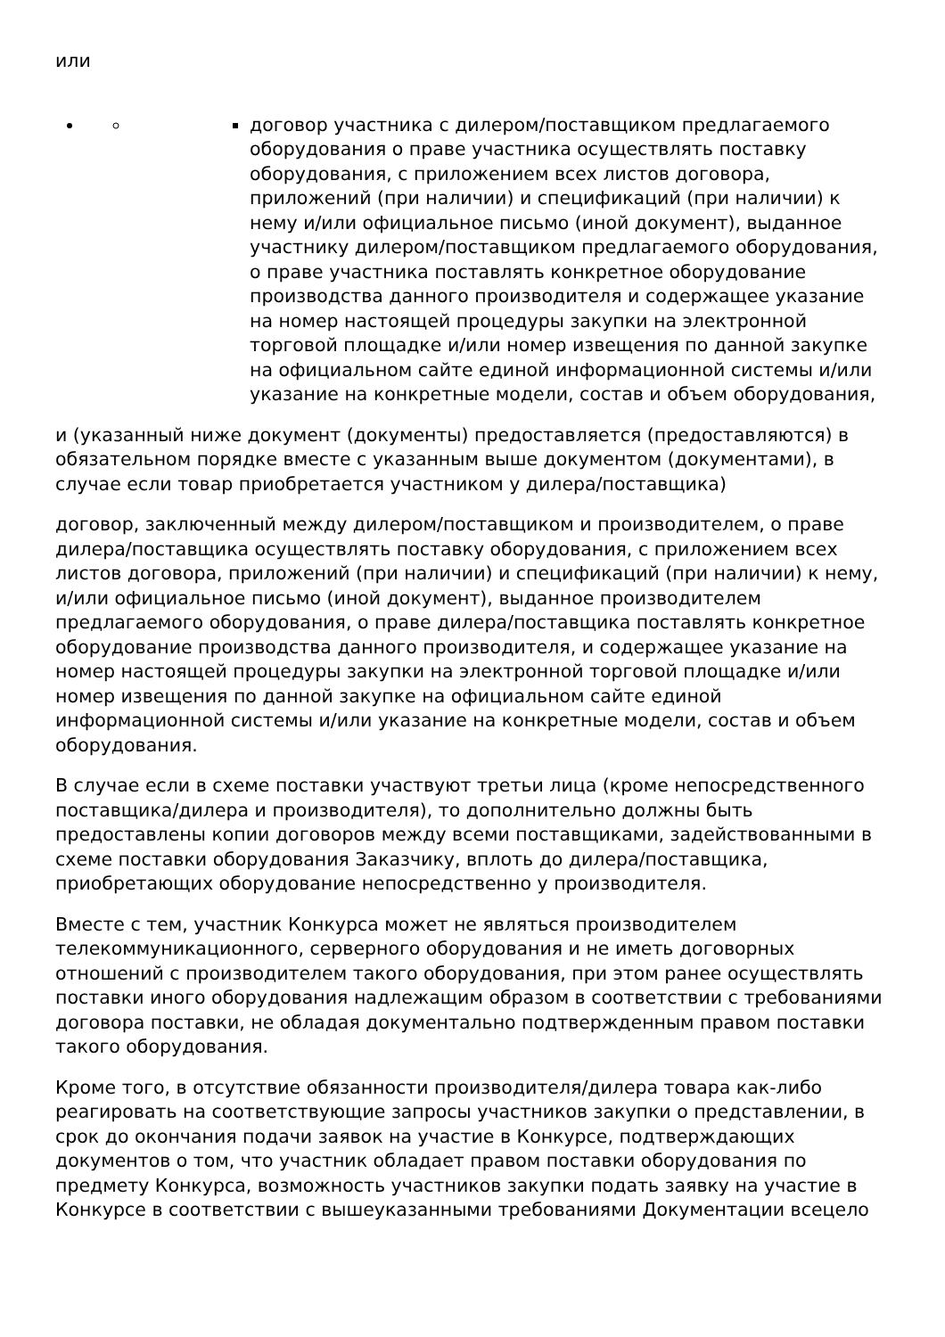или
договор участника с дилером/поставщиком предлагаемого оборудования о праве участника осуществлять поставку оборудования, с приложением всех листов договора, приложений (при наличии) и спецификаций (при наличии) к нему и/или официальное письмо (иной документ), выданное участнику дилером/поставщиком предлагаемого оборудования, о праве участника поставлять конкретное оборудование производства данного производителя и содержащее указание на номер настоящей процедуры закупки на электронной торговой площадке и/или номер извещения по данной закупке на официальном сайте единой информационной системы и/или указание на конкретные модели, состав и объем оборудования,
и (указанный ниже документ (документы) предоставляется (предоставляются) в обязательном порядке вместе с указанным выше документом (документами), в случае если товар приобретается участником у дилера/поставщика)
договор, заключенный между дилером/поставщиком и производителем, о праве дилера/поставщика осуществлять поставку оборудования, с приложением всех листов договора, приложений (при наличии) и спецификаций (при наличии) к нему, и/или официальное письмо (иной документ), выданное производителем предлагаемого оборудования, о праве дилера/поставщика поставлять конкретное оборудование производства данного производителя, и содержащее указание на номер настоящей процедуры закупки на электронной торговой площадке и/или номер извещения по данной закупке на официальном сайте единой информационной системы и/или указание на конкретные модели, состав и объем оборудования.
В случае если в схеме поставки участвуют третьи лица (кроме непосредственного поставщика/дилера и производителя), то дополнительно должны быть предоставлены копии договоров между всеми поставщиками, задействованными в схеме поставки оборудования Заказчику, вплоть до дилера/поставщика, приобретающих оборудование непосредственно у производителя.
Вместе с тем, участник Конкурса может не являться производителем телекоммуникационного, серверного оборудования и не иметь договорных отношений с производителем такого оборудования, при этом ранее осуществлять поставки иного оборудования надлежащим образом в соответствии с требованиями договора поставки, не обладая документально подтвержденным правом поставки такого оборудования.
Кроме того, в отсутствие обязанности производителя/дилера товара как-либо реагировать на соответствующие запросы участников закупки о представлении, в срок до окончания подачи заявок на участие в Конкурсе, подтверждающих документов о том, что участник обладает правом поставки оборудования по предмету Конкурса, возможность участников закупки подать заявку на участие в Конкурсе в соответствии с вышеуказанными требованиями Документации всецело